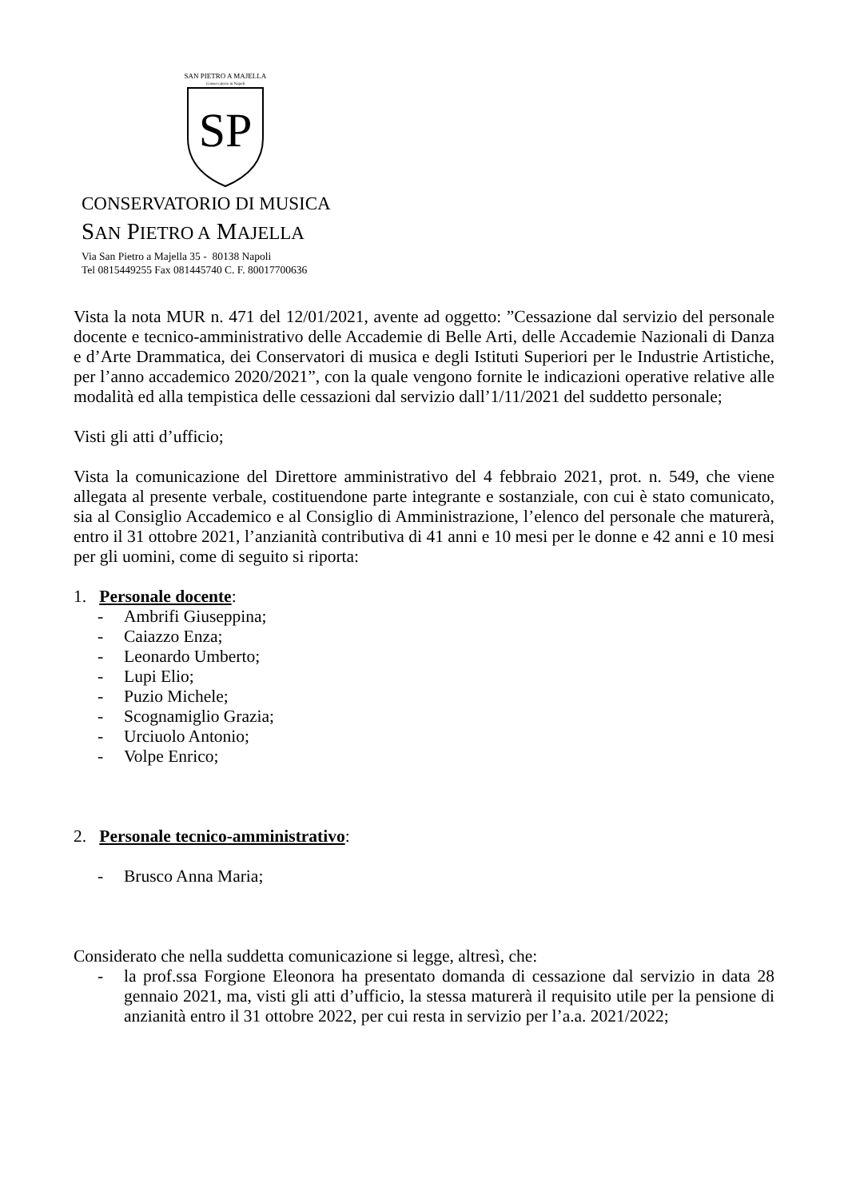SAN PIETRO A MAJELLA
Conservatorio in Napoli
SP
CONSERVATORIO DI MUSICA
SAN PIETRO A MAJELLA
Via San Pietro a Majella 35 - 80138 Napoli
Tel 0815449255 Fax 081445740 C. F. 80017700636
Vista la nota MUR n. 471 del 12/01/2021, avente ad oggetto: ”Cessazione dal servizio del personale docente e tecnico-amministrativo delle Accademie di Belle Arti, delle Accademie Nazionali di Danza e d’Arte Drammatica, dei Conservatori di musica e degli Istituti Superiori per le Industrie Artistiche, per l’anno accademico 2020/2021”, con la quale vengono fornite le indicazioni operative relative alle modalità ed alla tempistica delle cessazioni dal servizio dall’1/11/2021 del suddetto personale;
Visti gli atti d’ufficio;
Vista la comunicazione del Direttore amministrativo del 4 febbraio 2021, prot. n. 549, che viene allegata al presente verbale, costituendone parte integrante e sostanziale, con cui è stato comunicato, sia al Consiglio Accademico e al Consiglio di Amministrazione, l’elenco del personale che maturerà, entro il 31 ottobre 2021, l’anzianità contributiva di 41 anni e 10 mesi per le donne e 42 anni e 10 mesi per gli uomini, come di seguito si riporta:
1. Personale docente:
- Ambrifi Giuseppina;
- Caiazzo Enza;
- Leonardo Umberto;
- Lupi Elio;
- Puzio Michele;
- Scognamiglio Grazia;
- Urciuolo Antonio;
- Volpe Enrico;
2. Personale tecnico-amministrativo:
- Brusco Anna Maria;
Considerato che nella suddetta comunicazione si legge, altresì, che:
- la prof.ssa Forgione Eleonora ha presentato domanda di cessazione dal servizio in data 28 gennaio 2021, ma, visti gli atti d’ufficio, la stessa maturerà il requisito utile per la pensione di anzianità entro il 31 ottobre 2022, per cui resta in servizio per l’a.a. 2021/2022;